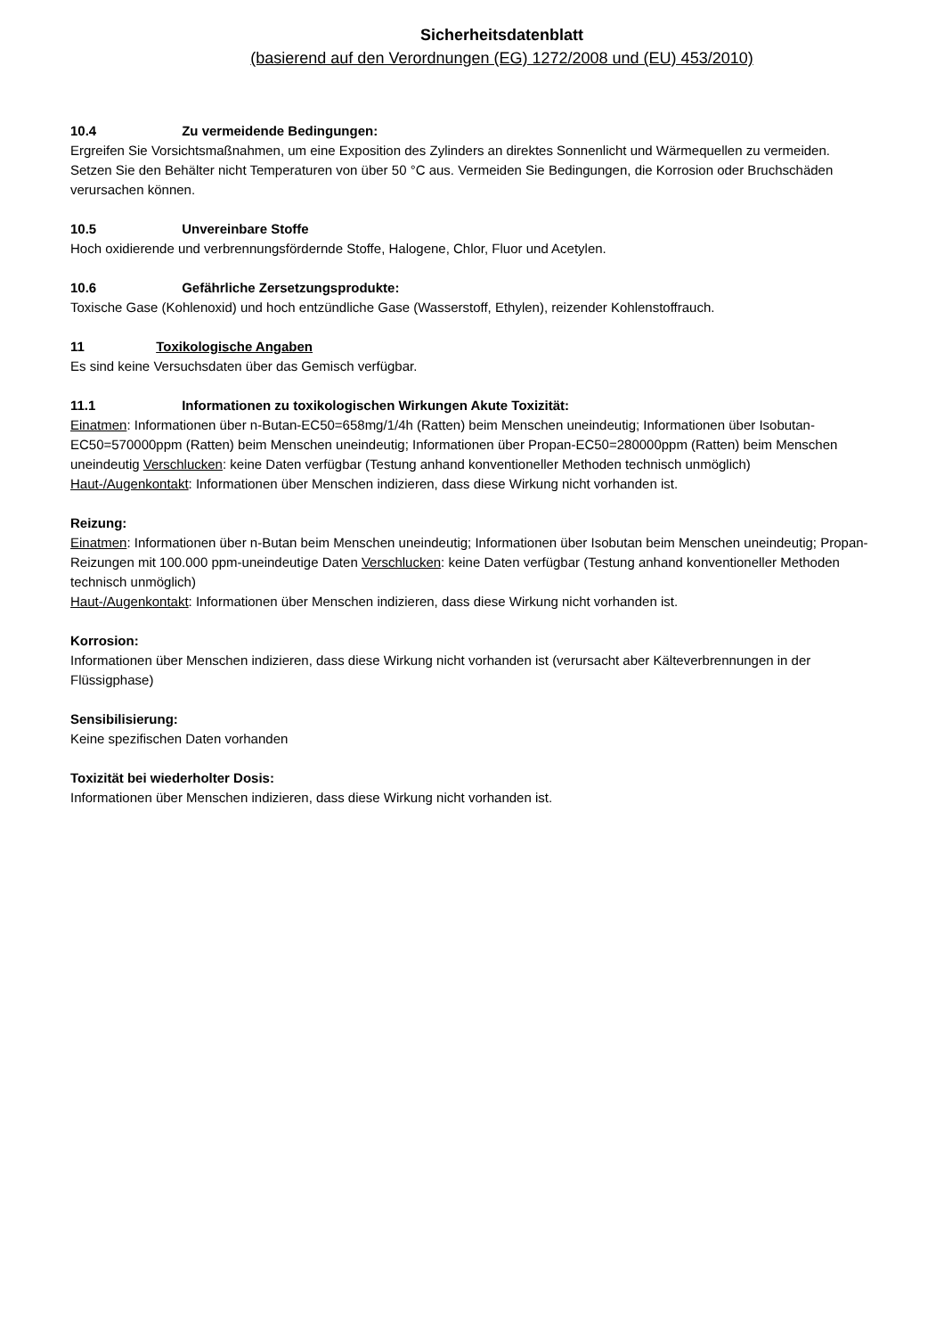Sicherheitsdatenblatt
(basierend auf den Verordnungen (EG) 1272/2008 und (EU) 453/2010)
10.4 Zu vermeidende Bedingungen:
Ergreifen Sie Vorsichtsmaßnahmen, um eine Exposition des Zylinders an direktes Sonnenlicht und Wärmequellen zu vermeiden. Setzen Sie den Behälter nicht Temperaturen von über 50 °C aus. Vermeiden Sie Bedingungen, die Korrosion oder Bruchschäden verursachen können.
10.5 Unvereinbare Stoffe
Hoch oxidierende und verbrennungsfördernde Stoffe, Halogene, Chlor, Fluor und Acetylen.
10.6 Gefährliche Zersetzungsprodukte:
Toxische Gase (Kohlenoxid) und hoch entzündliche Gase (Wasserstoff, Ethylen), reizender Kohlenstoffrauch.
11 Toxikologische Angaben
Es sind keine Versuchsdaten über das Gemisch verfügbar.
11.1 Informationen zu toxikologischen Wirkungen Akute Toxizität:
Einatmen: Informationen über n-Butan-EC50=658mg/1/4h (Ratten) beim Menschen uneindeutig; Informationen über Isobutan-EC50=570000ppm (Ratten) beim Menschen uneindeutig; Informationen über Propan-EC50=280000ppm (Ratten) beim Menschen uneindeutig Verschlucken: keine Daten verfügbar (Testung anhand konventioneller Methoden technisch unmöglich)
Haut-/Augenkontakt: Informationen über Menschen indizieren, dass diese Wirkung nicht vorhanden ist.
Reizung:
Einatmen: Informationen über n-Butan beim Menschen uneindeutig; Informationen über Isobutan beim Menschen uneindeutig; Propan-Reizungen mit 100.000 ppm-uneindeutige Daten Verschlucken: keine Daten verfügbar (Testung anhand konventioneller Methoden technisch unmöglich)
Haut-/Augenkontakt: Informationen über Menschen indizieren, dass diese Wirkung nicht vorhanden ist.
Korrosion:
Informationen über Menschen indizieren, dass diese Wirkung nicht vorhanden ist (verursacht aber Kälteverbrennungen in der Flüssigphase)
Sensibilisierung:
Keine spezifischen Daten vorhanden
Toxizität bei wiederholter Dosis:
Informationen über Menschen indizieren, dass diese Wirkung nicht vorhanden ist.